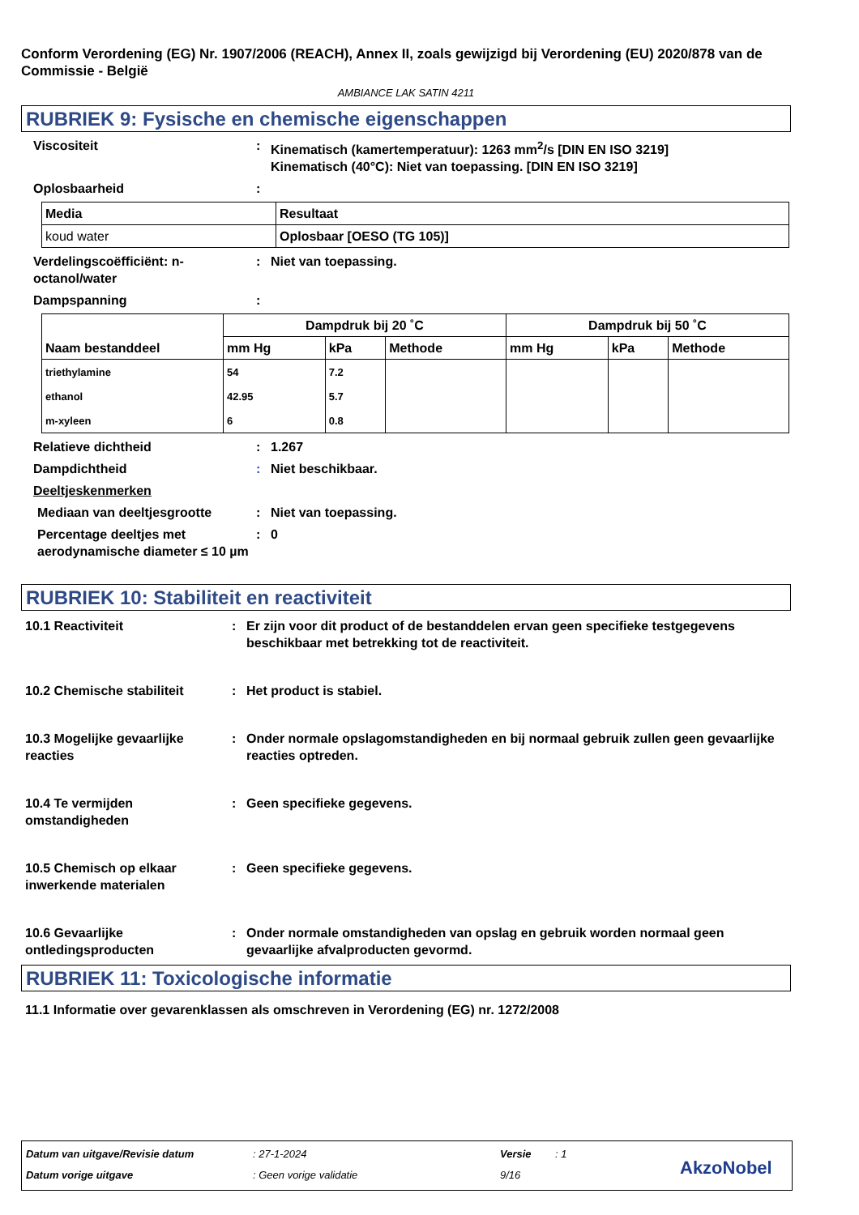Conform Verordening (EG) Nr. 1907/2006 (REACH), Annex II, zoals gewijzigd bij Verordening (EU) 2020/878 van de Commissie - België
AMBIANCE LAK SATIN 4211
RUBRIEK 9: Fysische en chemische eigenschappen
Viscositeit : Kinematisch (kamertemperatuur): 1263 mm<sup>2</sup>/s [DIN EN ISO 3219]
Kinematisch (40°C): Niet van toepassing. [DIN EN ISO 3219]
Oplosbaarheid :
| Media | Resultaat |
| --- | --- |
| koud water | Oplosbaar [OESO (TG 105)] |
Verdelingscoëfficiënt: n-octanol/water
: Niet van toepassing.
Dampspanning :
| Naam bestanddeel | Dampdruk bij 20 ˚C | | | Dampdruk bij 50 ˚C | | |
| --- | --- | --- | --- | --- | --- | --- |
| | mm Hg | kPa | Methode | mm Hg | kPa | Methode |
| triethylamine | 54 | 7.2 | | | | |
| ethanol | 42.95 | 5.7 | | | | |
| m-xyleen | 6 | 0.8 | | | | |
Relatieve dichtheid : 1.267
Dampdichtheid : Niet beschikbaar.
Deeltjeskenmerken
Mediaan van deeltjesgrootte : Niet van toepassing.
Percentage deeltjes met aerodynamische diameter ≤ 10 µm
: 0
RUBRIEK 10: Stabiliteit en reactiviteit
10.1 Reactiviteit : Er zijn voor dit product of de bestanddelen ervan geen specifieke testgegevens beschikbaar met betrekking tot de reactiviteit.
10.2 Chemische stabiliteit : Het product is stabiel.
10.3 Mogelijke gevaarlijke reacties
: Onder normale opslagomstandigheden en bij normaal gebruik zullen geen gevaarlijke reacties optreden.
10.4 Te vermijden omstandigheden
: Geen specifieke gegevens.
10.5 Chemisch op elkaar inwerkende materialen
: Geen specifieke gegevens.
10.6 Gevaarlijke ontledingsproducten
: Onder normale omstandigheden van opslag en gebruik worden normaal geen gevaarlijke afvalproducten gevormd.
RUBRIEK 11: Toxicologische informatie
11.1 Informatie over gevarenklassen als omschreven in Verordening (EG) nr. 1272/2008
Datum van uitgave/Revisie datum
: 27-1-2024 Versie : 1
Datum vorige uitgave : Geen vorige validatie 9/16 AkzoNobel